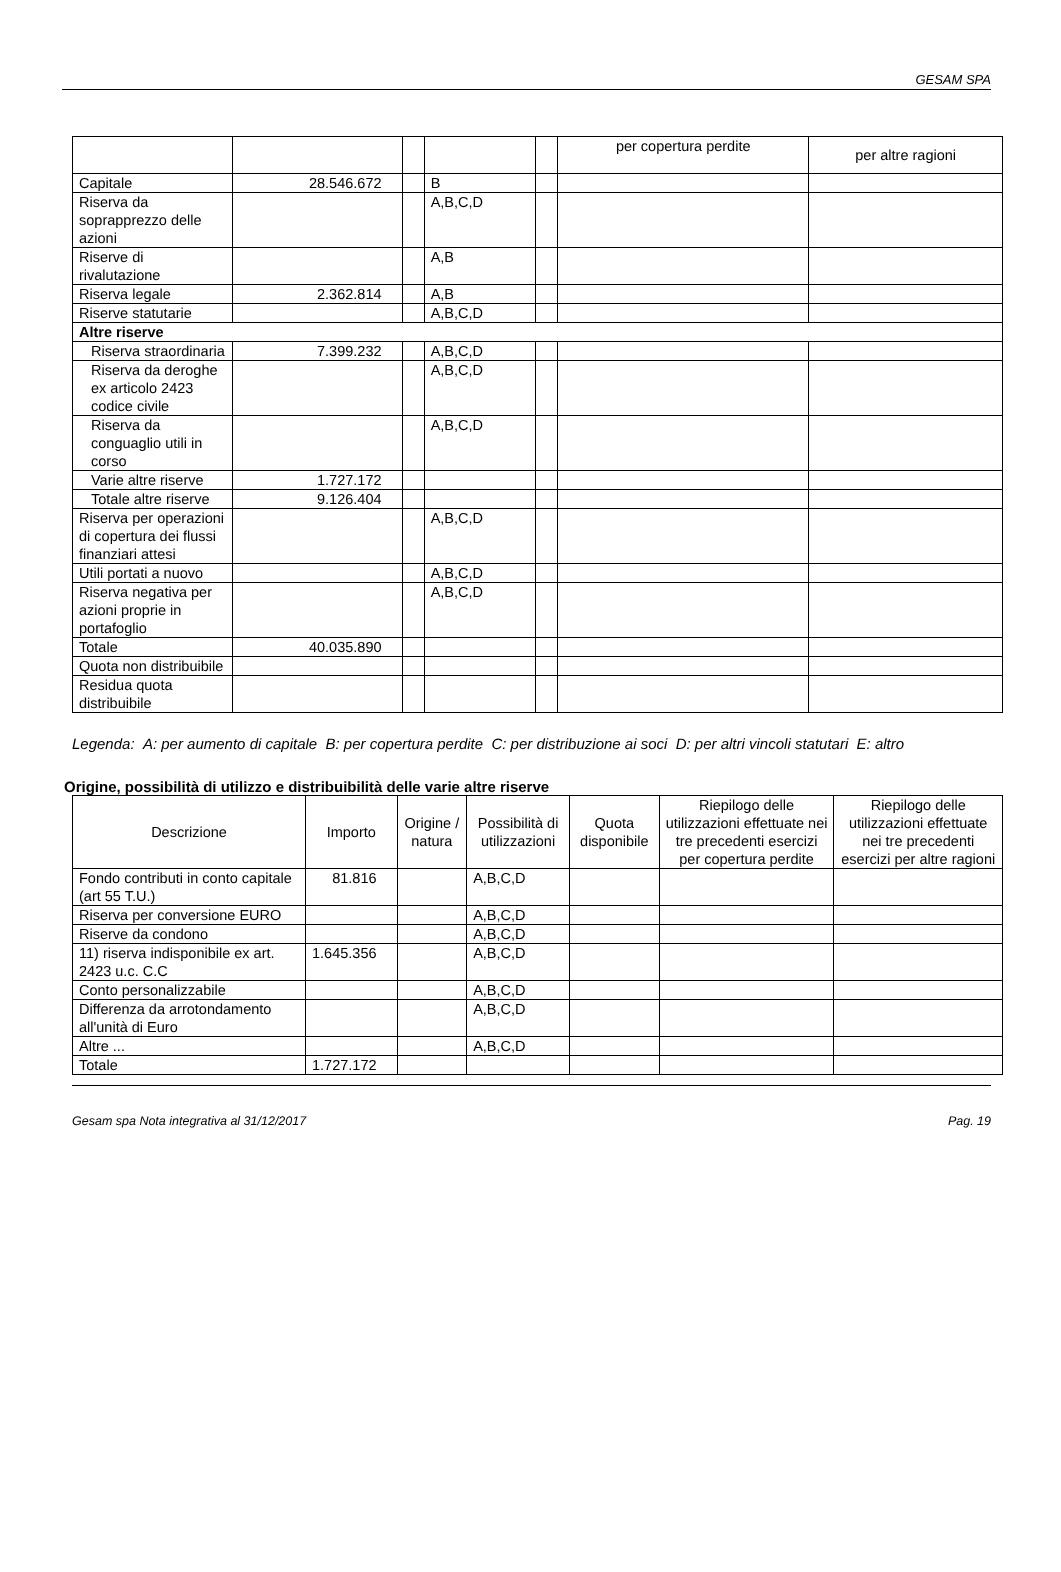GESAM SPA
| | | | | | per copertura perdite | per altre ragioni |
| Capitale | 28.546.672 | | B | | | |
| Riserva da soprapprezzo delle azioni | | | A,B,C,D | | | |
| Riserve di rivalutazione | | | A,B | | | |
| Riserva legale | 2.362.814 | | A,B | | | |
| Riserve statutarie | | | A,B,C,D | | | |
| Altre riserve | | | | | | |
| Riserva straordinaria | 7.399.232 | | A,B,C,D | | | |
| Riserva da deroghe ex articolo 2423 codice civile | | | A,B,C,D | | | |
| Riserva da conguaglio utili in corso | | | A,B,C,D | | | |
| Varie altre riserve | 1.727.172 | | | | | |
| Totale altre riserve | 9.126.404 | | | | | |
| Riserva per operazioni di copertura dei flussi finanziari attesi | | | A,B,C,D | | | |
| Utili portati a nuovo | | | A,B,C,D | | | |
| Riserva negativa per azioni proprie in portafoglio | | | A,B,C,D | | | |
| Totale | 40.035.890 | | | | | |
| Quota non distribuibile | | | | | | |
| Residua quota distribuibile | | | | | | |
Legenda: A: per aumento di capitale B: per copertura perdite C: per distribuzione ai soci D: per altri vincoli statutari E: altro
Origine, possibilità di utilizzo e distribuibilità delle varie altre riserve
| Descrizione | Importo | Origine / natura | Possibilità di utilizzazioni | Quota disponibile | Riepilogo delle utilizzazioni effettuate nei tre precedenti esercizi per copertura perdite | Riepilogo delle utilizzazioni effettuate nei tre precedenti esercizi per altre ragioni |
| --- | --- | --- | --- | --- | --- | --- |
| Fondo contributi in conto capitale (art 55 T.U.) | 81.816 | | A,B,C,D | | | |
| Riserva per conversione EURO | | | A,B,C,D | | | |
| Riserve da condono | | | A,B,C,D | | | |
| 11) riserva indisponibile ex art. 2423 u.c. C.C | 1.645.356 | | A,B,C,D | | | |
| Conto personalizzabile | | | A,B,C,D | | | |
| Differenza da arrotondamento all'unità di Euro | | | A,B,C,D | | | |
| Altre ... | | | A,B,C,D | | | |
| Totale | 1.727.172 | | | | | |
Gesam spa Nota integrativa al 31/12/2017 Pag. 19